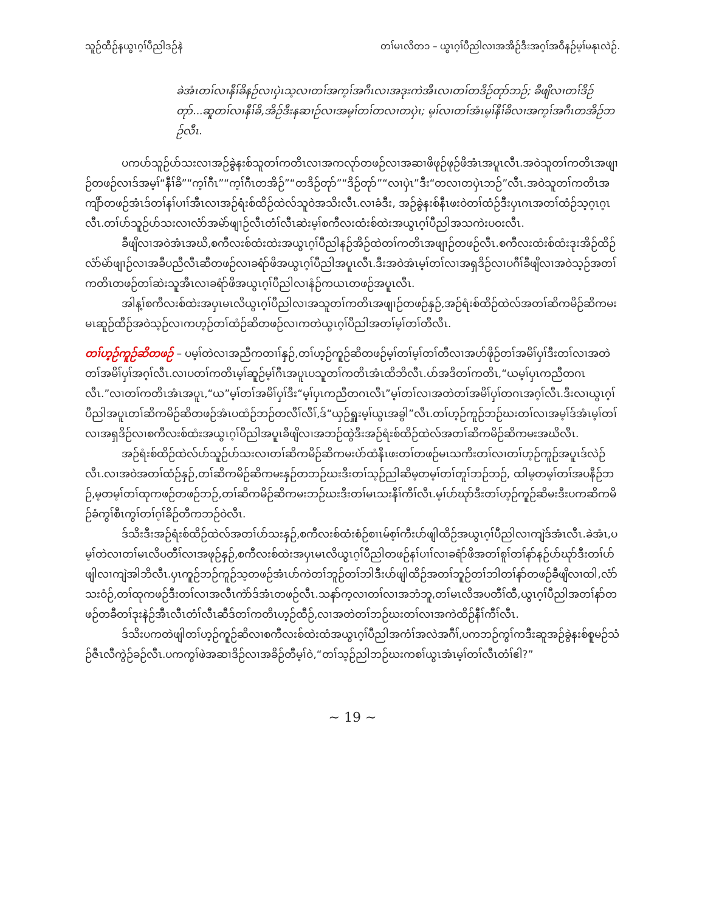သူဉ်ထီဉ်နယွၤဂ့ၢ်ပီညါဒဉ်နဲ တၢ်မၤလိတ၁ – ယွၤဂ့ၢ်ပီညါလၢအအိဉ်ဒီးအဂ့ၢ်အဝီနဉ်မ့ၢ်မနုၤလဲဉ်.
ခဲအံၤတၢ်လၢနီၢ်ခိနဉ်လၢပှဲၤသ့လၢတၢ်အက့ၢ်အဂီၤလၢအဒုးကဲအီၤလၢတၢ်တဒိဉ်တုာ်ဘဉ်; ခီဖျိလၢတၢ်ဒိဉ်တုာ်...ဆူတၢ်လၢနီၢ်ခိ,အိဉ်ဒီးနဆၢဉ်လၢအမ့ၢ်တၢ်တလၢတပှဲၤ; မ့ၢ်လၢတၢ်အံၤမ့ၢ်နီၢ်ခိလၢအက့ၢ်အဂီၤတအိဉ်ဘဉ်လီၤ.
ပကပာ်သူဉ်ပာ်သးလၢအဉ်ခွဲနးစ်သူတၢ်ကတိၤလၢအကလုာ်တဖဉ်လၢအဆၢဖိဖုဉ်ဖုဉ်ဖိအံၤအပူၤလီၤ.အဝဲသူတၢ်ကတိၤအဖျၢဉ်တဖဉ်လၢဒ်အမ့ၢ်“နီၢ်ခိ”“က့ၢ်ဂီၤ”“က့ၢ်ဂီၤတအိဉ်”“တဒိဉ်တုာ်”“ဒိဉ်တုာ်”“လၢပှဲၤ”ဒီး“တလၢတပှဲၤဘဉ်”လီၤ.အဝဲသူတၢ်ကတိၤအကျိာ်တဖဉ်အံၤဒ်တၢ်နၢ်ပၢၢ်အီၤလၢအဉ်ရံးစ်ထိဉ်ထဲလ်သူဝဲအသိးလီၤ.လၢခံဒီး, အဉ်ခွဲနးစ်နီၤဖးဝဲတၢ်ထံဉ်ဒီးပှၤဂၤအတၢ်ထံဉ်သ့ဂ့ၤဂ့ၤလီၤ.တၢ်ပာ်သူဉ်ပာ်သးလၢလံာ်အမဲာ်ဖျၢဉ်လီၤတံၢ်လီၤဆဲးမ့ၢ်စကီလးထံးစ်ထဲးအယွၤဂ့ၢ်ပီညါအသကဲးပဝးလီၤ.
ခီဖျိလၢအဝဲအံၤအဃိ,စကီလးစ်ထံးထဲးအယွၤဂ့ၢ်ပီညါနဉ်အိဉ်ထဲတၢ်ကတိၤအဖျၢဉ်တဖဉ်လီၤ.စကီလးထံးစ်ထံးဒုးအိဉ်ထိဉ်လံာ်မဲာ်ဖျၢဉ်လၢအခီပညီလီၤဆီတဖဉ်လၢခရံာ်ဖိအယွၤဂ့ၢ်ပီညါအပူၤလီၤ.ဒီးအဝဲအံၤမ့ၢ်တၢ်လၢအရှဒိဉ်လၢပဂီၢ်ခီဖျိလၢအဝဲသ့ဉ်အတၢ်ကတိၤတဖဉ်တၢ်ဆဲးသူအီၤလၢခရံာ်ဖိအယွၤဂ့ၢ်ပီညါလၢနံဉ်ကယၤတဖဉ်အပူၤလီၤ.
အါန့ၢ်စကီလးစ်ထဲးအပှၤမၤလိယွၤဂ့ၢ်ပီညါလၢအသူတၢ်ကတိၤအဖျၢဉ်တဖဉ်နှဉ်,အဉ်ရံးစ်ထိဉ်ထဲလ်အတၢ်ဆိကမိဉ်ဆိကမးမၤဆူဉ်ထီဉ်အဝဲသ့ဉ်လၢကဟ့ဉ်တၢ်ထံဉ်ဆိတဖဉ်လၢကတဲယွၤဂ့ၢ်ပီညါအတၢ်မ့ၢ်တၢ်တီလီၤ.
တၢ်ဟ့ဉ်ကူဉ်ဆိတဖဉ် – ပမ့ၢ်တဲလၢအညီကတၢၢ်နှဉ်,တၢ်ဟ့ဉ်ကူဉ်ဆိတဖဉ်မ့ၢ်တၢ်မ့ၢ်တၢ်တီလၢအဟ်ဖိုဉ်တၢ်အမိၢ်ပှၢ်ဒီးတၢ်လၢအတဲတၢ်အမိၢ်ပှၢ်အဂ့ၢ်လီၤ.လၢပတၢ်ကတိၤမ့ၢ်ဆူဉ်မ့ၢ်ဂီၤအပူၤပသူတၢ်ကတိၤအံၤထိဘိလီၤ.ပာ်အဒိတၢ်ကတိၤ,“ယမ့ၢ်ပှၤကညီတဂၤလီၤ.”လၢတၢ်ကတိၤအံၤအပူၤ,“ယ”မ့ၢ်တၢ်အမိၢ်ပှၢ်ဒီး“မ့ၢ်ပှၤကညီတဂၤလီၤ”မ့ၢ်တၢ်လၢအတဲတၢ်အမိၢ်ပှၢ်တဂၤအဂ့ၢ်လီၤ.ဒီးလၢယွၤဂ့ၢ်ပီညါအပူၤတၢ်ဆိကမိဉ်ဆိတဖဉ်အံၤပထံဉ်ဘဉ်တလီၢ်လီၢ်,ဒ်“ယှဉ်ရှူးမ့ၢ်ယွၤအခွါ”လီၤ.တၢ်ဟ့ဉ်ကူဉ်ဘဉ်ဃးတၢ်လၢအမ့ၢ်ဒ်အံၤမ့ၢ်တၢ်လၢအရှဒိဉ်လၢစကီလးစ်ထံးအယွၤဂ့ၢ်ပီညါအပူၤခီဖျိလၢအဘဉ်ထွဲဒီးအဉ်ရံးစ်ထိဉ်ထဲလ်အတၢ်ဆိကမိဉ်ဆိကမးအဃိလီၤ.
အဉ်ရံးစ်ထိဉ်ထဲလ်ပာ်သူဉ်ပာ်သးလၢတၢ်ဆိကမိဉ်ဆိကမးပဲာ်ထံနီၤဖးတၢ်တဖဉ်မၤသကိးတၢ်လၢတၢ်ဟ့ဉ်ကူဉ်အပူၤဒ်လဲဉ်လီၤ.လၢအဝဲအတၢ်ထံဉ်နှဉ်,တၢ်ဆိကမိဉ်ဆိကမးနှဉ်တဘဉ်ဃးဒီးတၢ်သ့ဉ်ညါဆိမ့တမ့ၢ်တၢ်တူၢ်ဘဉ်ဘဉ်, ထါမ့တမ့ၢ်တၢ်အပနီဉ်ဘဉ်,မ့တမ့ၢ်တၢ်ထုကဖဉ်တဖဉ်ဘဉ်,တၢ်ဆိကမိဉ်ဆိကမးဘဉ်ဃးဒီးတၢ်မၤသးနီၢ်ကီၢ်လီၤ.မ့ၢ်ပာ်ဃုာ်ဒီးတၢ်ဟ့ဉ်ကူဉ်ဆိမးဒီးပကဆိကမိဉ်ခံကွၢ်စီၤကွၢ်တၢ်ဂ့ၢ်ခိဉ်တီကဘဉ်ဝဲလီၤ.
ဒ်သိးဒီးအဉ်ရံးစ်ထိဉ်ထဲလ်အတၢ်ပာ်သးနှဉ်,စကီလးစ်ထံးစံဉ်စၢၤမ်စ့ၢ်ကီးပာ်ဖျါထိဉ်အယွၤဂ့ၢ်ပီညါလၢကျဲဒ်အံၤလီၤ.ခဲအံၤ,ပမ့ၢ်တဲလၢတၢ်မၤလိပတီၢ်လၢအဖုဉ်နှဉ်,စကီလးစ်ထဲးအပှၤမၤလိယွၤဂ့ၢ်ပီညါတဖဉ်နၢ်ပၢၢ်လၢခရံာ်ဖိအတၢ်စူၢ်တၢ်နာ်နဉ်ပာ်ဃုာ်ဒီးတၢ်ပာ်ဖျါလၢကျဲအါဘိလီၤ.ပှၤကူဉ်ဘဉ်ကူဉ်သ့တဖဉ်အံၤပာ်ကဲတၢ်ဘူဉ်တၢ်ဘါဒီးပာ်ဖျါထိဉ်အတၢ်ဘူဉ်တၢ်ဘါတၢ်နာ်တဖဉ်ခီဖျိလၢထါ,လံာ်သးဝံဉ်,တၢ်ထုကဖဉ်ဒီးတၢ်လၢအလီၤကဲာ်ဒ်အံၤတဖဉ်လီၤ.သနာ်က့လၢတၢ်လၢအဘံဘူ,တၢ်မၤလိအပတီၢ်ထီ,ယွၤဂ့ၢ်ပီညါအတၢ်နာ်တဖဉ်တခီတၢ်ဒုးနဲဉ်အီၤလီၤတံၢ်လီၤဆီဒ်တၢ်ကတိၤဟ့ဉ်ထီဉ်,လၢအတဲတၢ်ဘဉ်ဃးတၢ်လၢအကဲထိဉ်နီၢ်ကီၢ်လီၤ.
ဒ်သိးပကတဲဖျါတၢ်ဟ့ဉ်ကူဉ်ဆိလၢစကီလးစ်ထဲးထံအယွၤဂ့ၢ်ပီညါအကံၢ်အလဲအဂီၢ်,ပကဘဉ်ကွၢ်ကဒီးဆူအဉ်ခွဲနးစ်စူမဉ်သံဉ်ဇီၤလီကွဲဉ်ခဉ်လီၤ.ပကကွၢ်ဖဲအဆၢဒိဉ်လၢအခိဉ်တီမ့ၢ်ဝဲ,“တၢ်သ့ဉ်ညါဘဉ်ဃးကစၢ်ယွၤအံၤမ့ၢ်တၢ်လီၤတံၢ်ဧါ?”
~ 19 ~